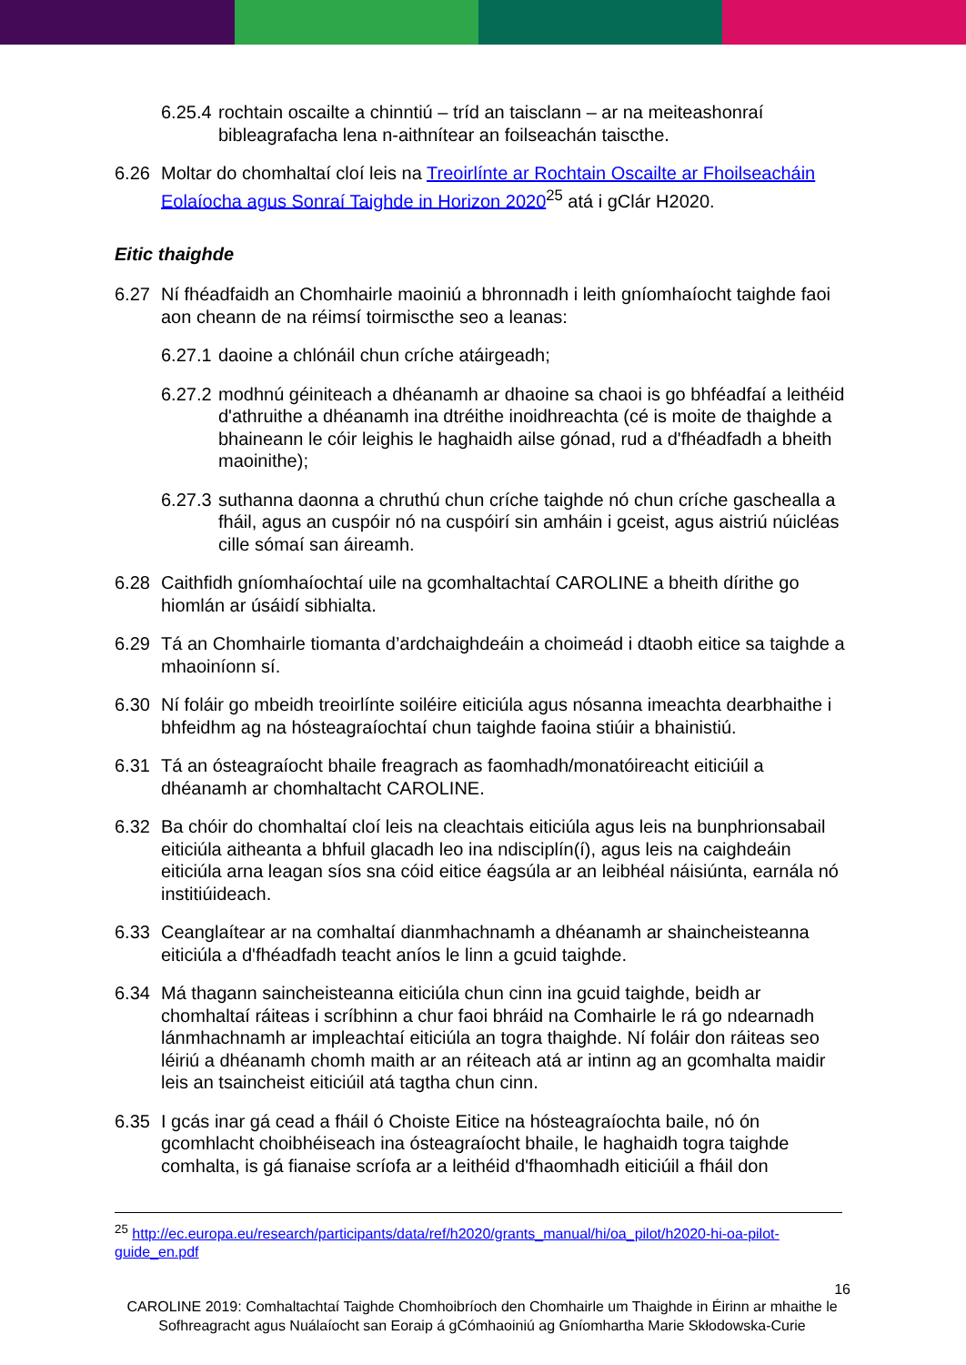6.25.4 rochtain oscailte a chinntiú – tríd an taisclann – ar na meiteashonraí bibleagrafacha lena n-aithnítear an foilseachán taiscthe.
6.26 Moltar do chomhaltaí cloí leis na Treoirlínte ar Rochtain Oscailte ar Fhoilseacháin Eolaíocha agus Sonraí Taighde in Horizon 2020<sup>25</sup> atá i gClár H2020.
Eitic thaighde
6.27 Ní fhéadfaidh an Chomhairle maoiniú a bhronnadh i leith gníomhaíocht taighde faoi aon cheann de na réimsí toirmiscthe seo a leanas:
6.27.1 daoine a chlónáil chun críche atáirgeadh;
6.27.2 modhnú géiniteach a dhéanamh ar dhaoine sa chaoi is go bhféadfaí a leithéid d'athruithe a dhéanamh ina dtréithe inoidhreachta (cé is moite de thaighde a bhaineann le cóir leighis le haghaidh ailse gónad, rud a d'fhéadfadh a bheith maoinithe);
6.27.3 suthanna daonna a chruthú chun críche taighde nó chun críche gaschealla a fháil, agus an cuspóir nó na cuspóirí sin amháin i gceist, agus aistriú núicléas cille sómaí san áireamh.
6.28 Caithfidh gníomhaíochtaí uile na gcomhaltachtaí CAROLINE a bheith dírithe go hiomlán ar úsáidí sibhialta.
6.29 Tá an Chomhairle tiomanta d’ardchaighdeáin a choimeád i dtaobh eitice sa taighde a mhaoiníonn sí.
6.30 Ní foláir go mbeidh treoirlínte soiléire eiticiúla agus nósanna imeachta dearbhaithe i bhfeidhm ag na hósteagraíochtaí chun taighde faoina stiúir a bhainistiú.
6.31 Tá an ósteagraíocht bhaile freagrach as faomhadh/monatóireacht eiticiúil a dhéanamh ar chomhaltacht CAROLINE.
6.32 Ba chóir do chomhaltaí cloí leis na cleachtais eiticiúla agus leis na bunphrionsabail eiticiúla aitheanta a bhfuil glacadh leo ina ndisciplín(í), agus leis na caighdeáin eiticiúla arna leagan síos sna cóid eitice éagsúla ar an leibhéal náisiúnta, earnála nó institiúideach.
6.33 Ceanglaítear ar na comhaltaí dianmhachnamh a dhéanamh ar shaincheisteanna eiticiúla a d'fhéadfadh teacht aníos le linn a gcuid taighde.
6.34 Má thagann saincheisteanna eiticiúla chun cinn ina gcuid taighde, beidh ar chomhaltaí ráiteas i scríbhinn a chur faoi bhráid na Comhairle le rá go ndearnadh lánmhachnamh ar impleachtaí eiticiúla an togra thaighde. Ní foláir don ráiteas seo léiriú a dhéanamh chomh maith ar an réiteach atá ar intinn ag an gcomhalta maidir leis an tsaincheist eiticiúil atá tagtha chun cinn.
6.35 I gcás inar gá cead a fháil ó Choiste Eitice na hósteagraíochta baile, nó ón gcomhlacht choibhéiseach ina ósteagraíocht bhaile, le haghaidh togra taighde comhalta, is gá fianaise scríofa ar a leithéid d'fhaomhadh eiticiúil a fháil don
<sup>25</sup> http://ec.europa.eu/research/participants/data/ref/h2020/grants_manual/hi/oa_pilot/h2020-hi-oa-pilot-guide_en.pdf
16
CAROLINE 2019: Comhaltachtaí Taighde Chomhoibríoch den Chomhairle um Thaighde in Éirinn ar mhaithe le Sofhreagracht agus Nuálaíocht san Eoraip á gCómhaoiniú ag Gníomhartha Marie Skłodowska-Curie